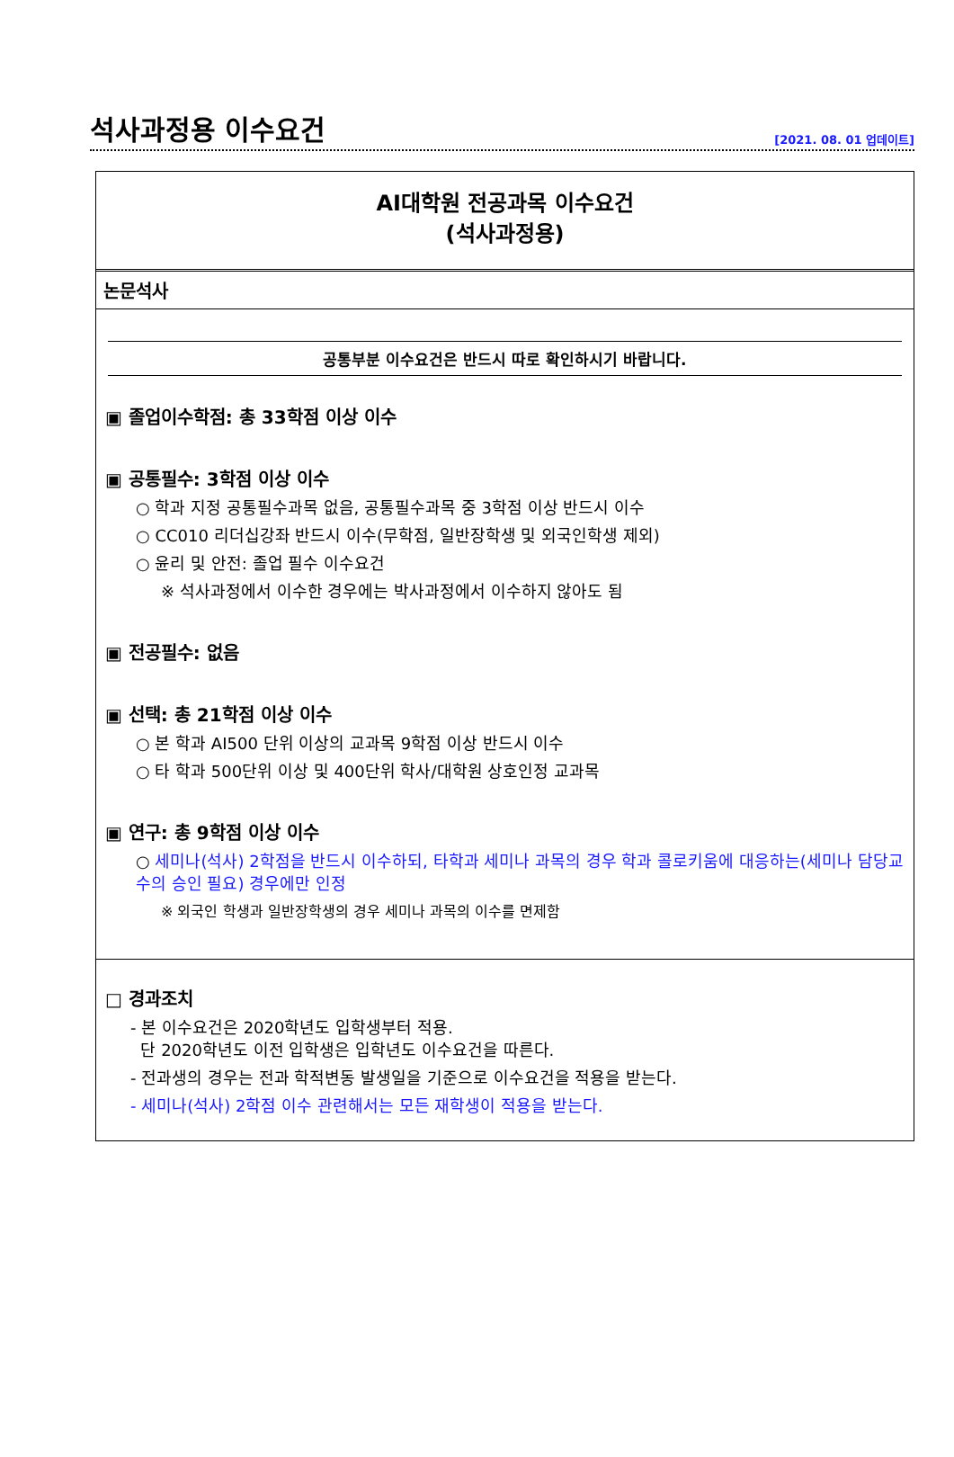석사과정용 이수요건
[2021. 08. 01 업데이트]
AI대학원 전공과목 이수요건
(석사과정용)
논문석사
공통부분 이수요건은 반드시 따로 확인하시기 바랍니다.
▣ 졸업이수학점: 총 33학점 이상 이수
▣ 공통필수: 3학점 이상 이수
○ 학과 지정 공통필수과목 없음, 공통필수과목 중 3학점 이상 반드시 이수
○ CC010 리더십강좌 반드시 이수(무학점, 일반장학생 및 외국인학생 제외)
○ 윤리 및 안전: 졸업 필수 이수요건
※ 석사과정에서 이수한 경우에는 박사과정에서 이수하지 않아도 됨
▣ 전공필수: 없음
▣ 선택: 총 21학점 이상 이수
○ 본 학과 AI500 단위 이상의 교과목 9학점 이상 반드시 이수
○ 타 학과 500단위 이상 및 400단위 학사/대학원 상호인정 교과목
▣ 연구: 총 9학점 이상 이수
○ 세미나(석사) 2학점을 반드시 이수하되, 타학과 세미나 과목의 경우 학과 콜로키움에 대응하는(세미나 담당교수의 승인 필요) 경우에만 인정
※ 외국인 학생과 일반장학생의 경우 세미나 과목의 이수를 면제함
□ 경과조치
- 본 이수요건은 2020학년도 입학생부터 적용.
단 2020학년도 이전 입학생은 입학년도 이수요건을 따른다.
- 전과생의 경우는 전과 학적변동 발생일을 기준으로 이수요건을 적용을 받는다.
- 세미나(석사) 2학점 이수 관련해서는 모든 재학생이 적용을 받는다.